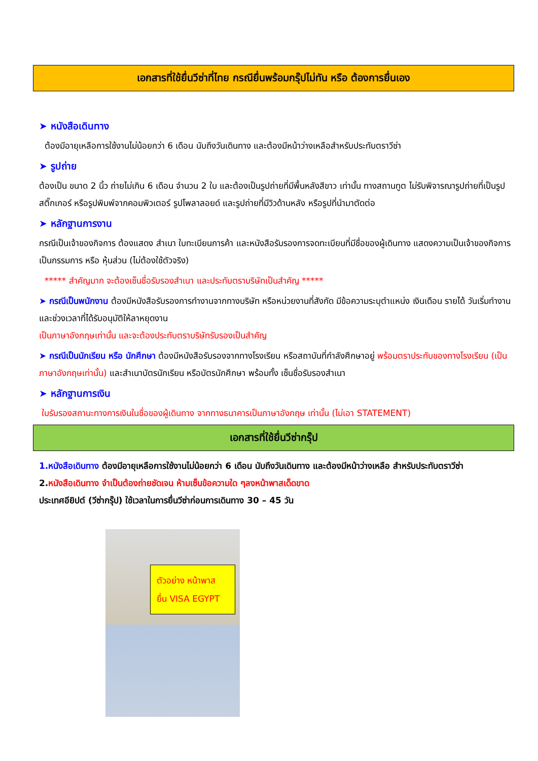เอกสารที่ใช้ยื่นวีซ่าที่ไทย กรณียื่นพร้อมกรุ๊ปไม่ทัน หรือ ต้องการยื่นเอง
➤ หนังสือเดินทาง
ต้องมีอายุเหลือการใช้งานไม่น้อยกว่า 6 เดือน นับถึงวันเดินทาง และต้องมีหน้าว่างเหลือสำหรับประทับตราวีซ่า
➤ รูปถ่าย
ต้องเป็น ขนาด 2 นิ้ว ถ่ายไม่เกิน 6 เดือน จำนวน 2 ใบ และต้องเป็นรูปถ่ายที่มีพื้นหลังสีขาว เท่านั้น ทางสถานทูต ไม่รับพิจารณารูปถ่ายที่เป็นรูปสติ๊กเกอร์ หรือรูปพิมพ์จากคอมพิวเตอร์ รูปโพลาลอยด์ และรูปถ่ายที่มีวิวด้านหลัง หรือรูปที่นำมาตัดต่อ
➤ หลักฐานการงาน
กรณีเป็นเจ้าของกิจการ ต้องแสดง สำเนา ใบทะเบียนการค้า และหนังสือรับรองการจดทะเบียนที่มีชื่อของผู้เดินทาง แสดงความเป็นเจ้าของกิจการ เป็นกรรมการ หรือ หุ้นส่วน (ไม่ต้องใช้ตัวจริง)
***** สำคัญมาก จะต้องเซ็นชื่อรับรองสำเนา และประทับตราบริษัทเป็นสำคัญ *****
➤ กรณีเป็นพนักงาน ต้องมีหนังสือรับรองการทำงานจากทางบริษัท หรือหน่วยงานที่สังกัด มีข้อความระบุตำแหน่ง เงินเดือน รายได้ วันเริ่มทำงาน และช่วงเวลาที่ได้รับอนุมัติให้ลาหยุดงาน
เป็นภาษาอังกฤษเท่านั้น และจะต้องประทับตราบริษัทรับรองเป็นสำคัญ
➤ กรณีเป็นนักเรียน หรือ นักศึกษา ต้องมีหนังสือรับรองจากทางโรงเรียน หรือสถาบันที่กำลังศึกษาอยู่ พร้อมตราประทับของทางโรงเรียน (เป็นภาษาอังกฤษเท่านั้น) และสำเนาบัตรนักเรียน หรือบัตรนักศึกษา พร้อมทั้ง เซ็นชื่อรับรองสำเนา
➤ หลักฐานการเงิน
ใบรับรองสถานะทางการเงินในชื่อของผู้เดินทาง จากทางธนาคารเป็นภาษาอังกฤษ เท่านั้น (ไม่เอา STATEMENT)
เอกสารที่ใช้ยื่นวีซ่ากรุ๊ป
1.หนังสือเดินทาง ต้องมีอายุเหลือการใช้งานไม่น้อยกว่า 6 เดือน นับถึงวันเดินทาง และต้องมีหน้าว่างเหลือ สำหรับประทับตราวีซ่า
2.หนังสือเดินทาง จำเป็นต้องถ่ายชัดเจน ห้ามเซ็นข้อความใด ๆลงหน้าพาสเด็ดขาด
ประเทศอียิปต์ (วีซ่ากรุ๊ป) ใช้เวลาในการยื่นวีซ่าก่อนการเดินทาง 30 – 45 วัน
ตัวอย่าง หน้าพาส
ยื่น VISA EGYPT